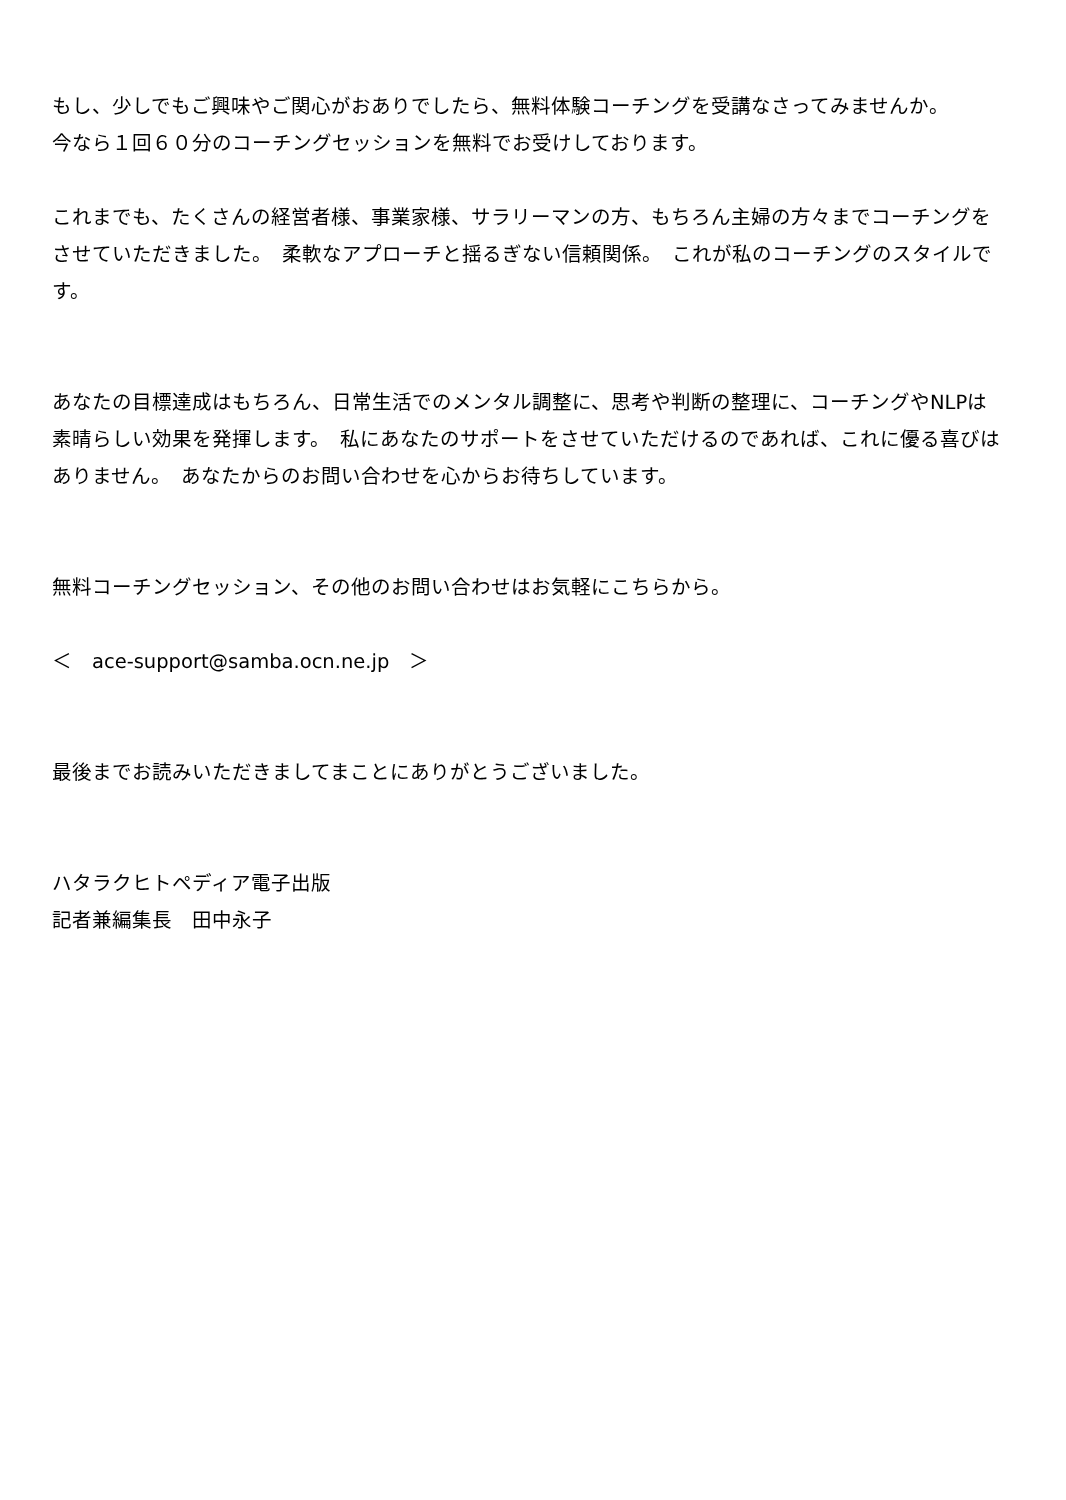もし、少しでもご興味やご関心がおありでしたら、無料体験コーチングを受講なさってみませんか。
今なら１回６０分のコーチングセッションを無料でお受けしております。
これまでも、たくさんの経営者様、事業家様、サラリーマンの方、もちろん主婦の方々までコーチングをさせていただきました。　柔軟なアプローチと揺るぎない信頼関係。　これが私のコーチングのスタイルです。
あなたの目標達成はもちろん、日常生活でのメンタル調整に、思考や判断の整理に、コーチングやNLPは素晴らしい効果を発揮します。　私にあなたのサポートをさせていただけるのであれば、これに優る喜びはありません。　あなたからのお問い合わせを心からお待ちしています。
無料コーチングセッション、その他のお問い合わせはお気軽にこちらから。
＜　ace-support@samba.ocn.ne.jp　＞
最後までお読みいただきましてまことにありがとうございました。
ハタラクヒトペディア電子出版
記者兼編集長　田中永子